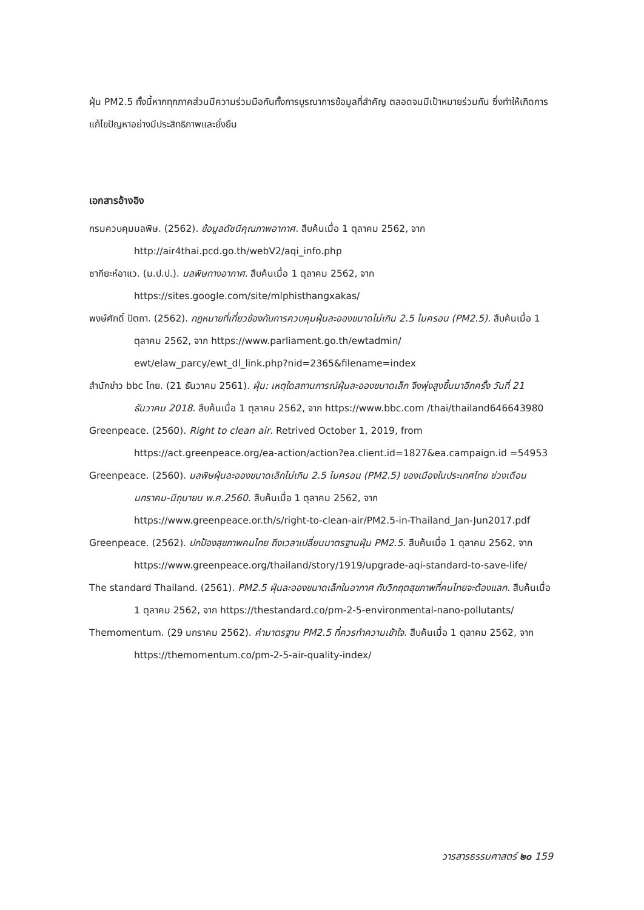ฝุ่น PM2.5 ทั้งนี้หากทุกภาคส่วนมีความร่วมมือกันทั้งการบูรณาการข้อมูลที่สำคัญ ตลอดจนมีเป้าหมายร่วมกัน ซึ่งทำให้เกิดการแก้ไขปัญหาอย่างมีประสิทธิภาพและยั่งยืน
เอกสารอ้างอิง
กรมควบคุมมลพิษ. (2562). ข้อมูลดัชนีคุณภาพอากาศ. สืบค้นเมื่อ 1 ตุลาคม 2562, จาก http://air4thai.pcd.go.th/webV2/aqi_info.php
ซากียะห์อาแว. (ม.ป.ป.). มลพิษทางอากาศ. สืบค้นเมื่อ 1 ตุลาคม 2562, จาก https://sites.google.com/site/mlphisthangxakas/
พงษ์ศักดิ์ ปัตถา. (2562). กฎหมายที่เกี่ยวข้องกับการควบคุมฝุ่นละอองขนาดไม่เกิน 2.5 ไมครอน (PM2.5). สืบค้นเมื่อ 1 ตุลาคม 2562, จาก https://www.parliament.go.th/ewtadmin/ ewt/elaw_parcy/ewt_dl_link.php?nid=2365&filename=index
สำนักข่าว bbc ไทย. (21 ธันวาคม 2561). ฝุ่น: เหตุใดสถานการณ์ฝุ่นละอองขนาดเล็ก จึงพุ่งสูงขึ้นมาอีกครั้ง วันที่ 21 ธันวาคม 2018. สืบค้นเมื่อ 1 ตุลาคม 2562, จาก https://www.bbc.com /thai/thailand646643980
Greenpeace. (2560). Right to clean air. Retrived October 1, 2019, from https://act.greenpeace.org/ea-action/action?ea.client.id=1827&ea.campaign.id =54953
Greenpeace. (2560). มลพิษฝุ่นละอองขนาดเล็กไม่เกิน 2.5 ไมครอน (PM2.5) ของเมืองในประเทศไทย ช่วงเดือนมกราคม-มิถุนายน พ.ศ.2560. สืบค้นเมื่อ 1 ตุลาคม 2562, จาก https://www.greenpeace.or.th/s/right-to-clean-air/PM2.5-in-Thailand_Jan-Jun2017.pdf
Greenpeace. (2562). ปกป้องสุขภาพคนไทย ถึงเวลาเปลี่ยนมาตรฐานฝุ่น PM2.5. สืบค้นเมื่อ 1 ตุลาคม 2562, จาก https://www.greenpeace.org/thailand/story/1919/upgrade-aqi-standard-to-save-life/
The standard Thailand. (2561). PM2.5 ฝุ่นละอองขนาดเล็กในอากาศ กับวิกฤตสุขภาพที่คนไทยจะต้องแลก. สืบค้นเมื่อ 1 ตุลาคม 2562, จาก https://thestandard.co/pm-2-5-environmental-nano-pollutants/
Themomentum. (29 มกราคม 2562). ค่ามาตรฐาน PM2.5 ที่ควรทำความเข้าใจ. สืบค้นเมื่อ 1 ตุลาคม 2562, จาก https://themomentum.co/pm-2-5-air-quality-index/
วารสารธรรมศาสตร์ ๒๐ 159